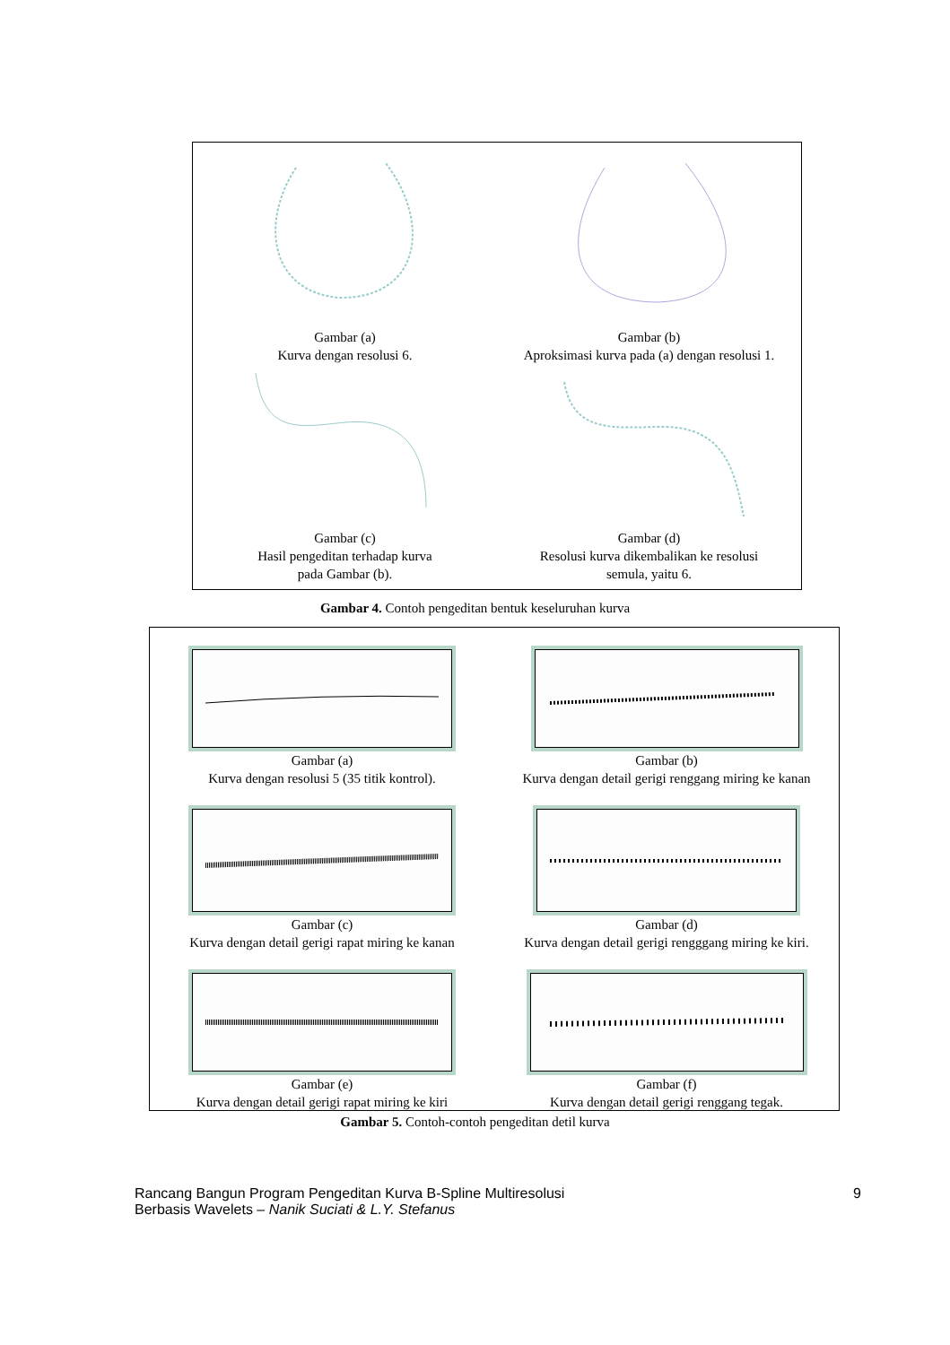Gambar (a)
Kurva dengan resolusi 6.
Gambar (b)
Aproksimasi kurva pada (a) dengan resolusi 1.
Gambar (c)
Hasil pengeditan terhadap kurva
pada Gambar (b).
Gambar (d)
Resolusi kurva dikembalikan ke resolusi
semula, yaitu 6.
Gambar 4. Contoh pengeditan bentuk keseluruhan kurva
Gambar (a)
Kurva dengan resolusi 5 (35 titik kontrol).
Gambar (b)
Kurva dengan detail gerigi renggang miring ke kanan
Gambar (c)
Kurva dengan detail gerigi rapat miring ke kanan
Gambar (d)
Kurva dengan detail gerigi rengggang miring ke kiri.
Gambar (e)
Kurva dengan detail gerigi rapat miring ke kiri
Gambar (f)
Kurva dengan detail gerigi renggang tegak.
Gambar 5. Contoh-contoh pengeditan detil kurva
Rancang Bangun Program Pengeditan Kurva B-Spline Multiresolusi
Berbasis Wavelets – Nanik Suciati & L.Y. Stefanus
9